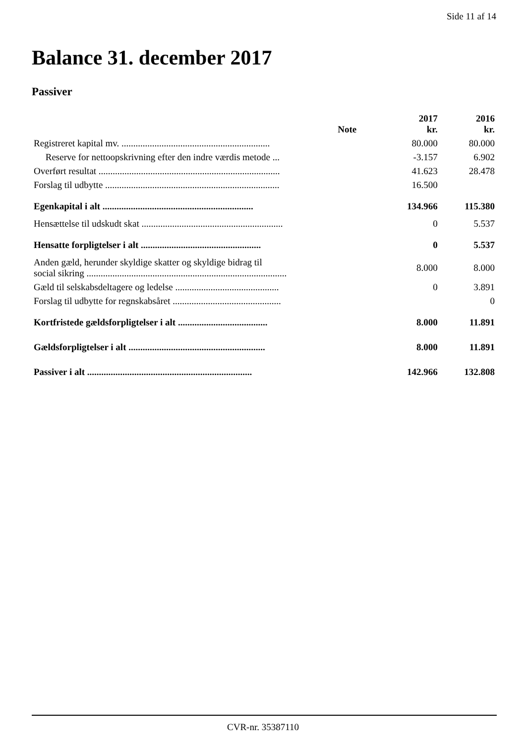Side 11 af 14
Balance 31. december 2017
Passiver
| | Note | 2017 kr. | 2016 kr. |
| --- | --- | --- | --- |
| Registreret kapital mv. ............................................................... | | 80.000 | 80.000 |
| Reserve for nettoopskrivning efter den indre værdis metode ... | | -3.157 | 6.902 |
| Overført resultat ............................................................................. | | 41.623 | 28.478 |
| Forslag til udbytte .......................................................................... | | 16.500 | |
| Egenkapital i alt ................................................................ | | 134.966 | 115.380 |
| Hensættelse til udskudt skat ............................................................ | | 0 | 5.537 |
| Hensatte forpligtelser i alt ................................................... | | 0 | 5.537 |
| Anden gæld, herunder skyldige skatter og skyldige bidrag til social sikring ..................................................................................... | | 8.000 | 8.000 |
| Gæld til selskabsdeltagere og ledelse ............................................ | | 0 | 3.891 |
| Forslag til udbytte for regnskabsåret .............................................. | | | 0 |
| Kortfristede gældsforpligtelser i alt ...................................... | | 8.000 | 11.891 |
| Gældsforpligtelser i alt .......................................................... | | 8.000 | 11.891 |
| Passiver i alt ...................................................................... | | 142.966 | 132.808 |
CVR-nr. 35387110